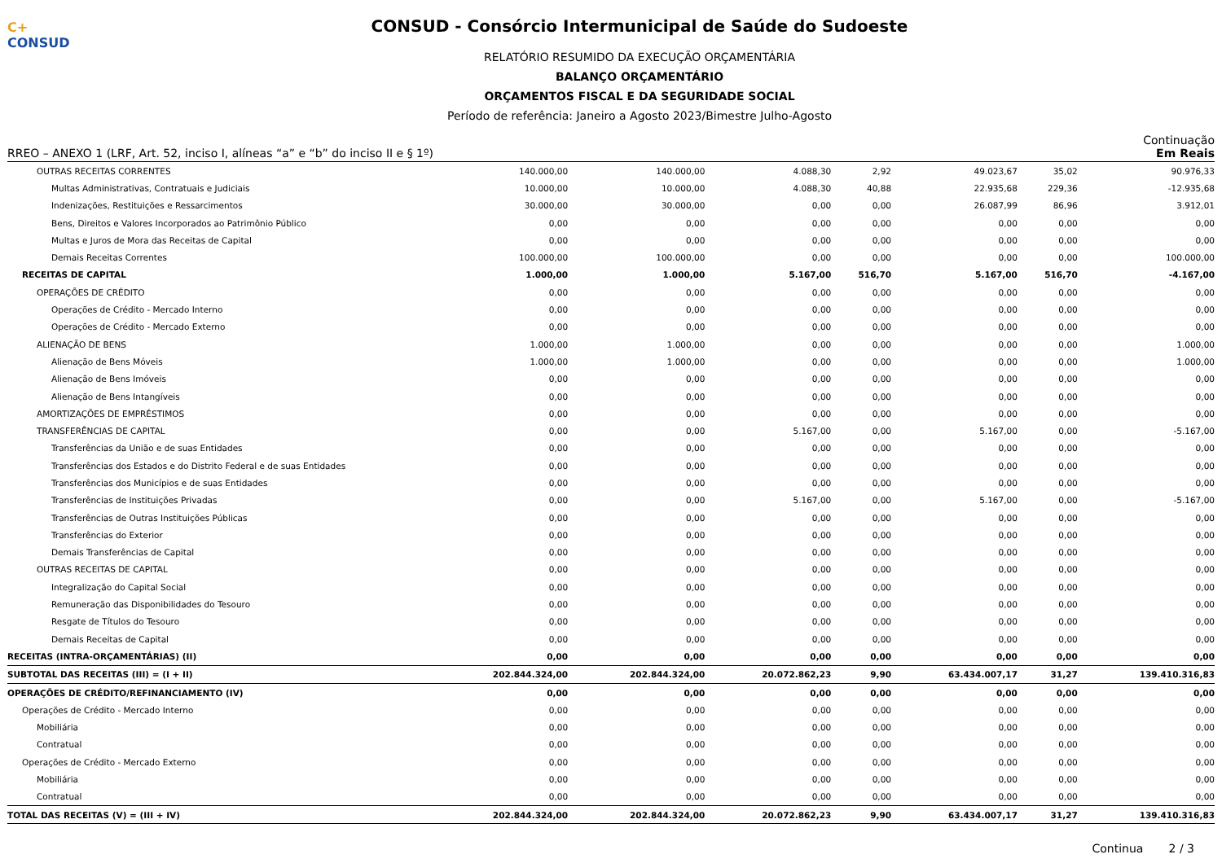C+ CONSUD
CONSUD - Consórcio Intermunicipal de Saúde do Sudoeste
RELATÓRIO RESUMIDO DA EXECUÇÃO ORÇAMENTÁRIA
BALANÇO ORÇAMENTÁRIO
ORÇAMENTOS FISCAL E DA SEGURIDADE SOCIAL
Período de referência: Janeiro a Agosto 2023/Bimestre Julho-Agosto
Continuação
RREO – ANEXO 1 (LRF, Art. 52, inciso I, alíneas “a” e “b” do inciso II e § 1º) Em Reais
| OUTRAS RECEITAS CORRENTES | 140.000,00 | 140.000,00 | 4.088,30 | 2,92 | 49.023,67 | 35,02 | 90.976,33 |
| Multas Administrativas, Contratuais e Judiciais | 10.000,00 | 10.000,00 | 4.088,30 | 40,88 | 22.935,68 | 229,36 | -12.935,68 |
| Indenizações, Restituições e Ressarcimentos | 30.000,00 | 30.000,00 | 0,00 | 0,00 | 26.087,99 | 86,96 | 3.912,01 |
| Bens, Direitos e Valores Incorporados ao Patrimônio Público | 0,00 | 0,00 | 0,00 | 0,00 | 0,00 | 0,00 | 0,00 |
| Multas e Juros de Mora das Receitas de Capital | 0,00 | 0,00 | 0,00 | 0,00 | 0,00 | 0,00 | 0,00 |
| Demais Receitas Correntes | 100.000,00 | 100.000,00 | 0,00 | 0,00 | 0,00 | 0,00 | 100.000,00 |
| RECEITAS DE CAPITAL | 1.000,00 | 1.000,00 | 5.167,00 | 516,70 | 5.167,00 | 516,70 | -4.167,00 |
| OPERAÇÕES DE CRÉDITO | 0,00 | 0,00 | 0,00 | 0,00 | 0,00 | 0,00 | 0,00 |
| Operações de Crédito - Mercado Interno | 0,00 | 0,00 | 0,00 | 0,00 | 0,00 | 0,00 | 0,00 |
| Operações de Crédito - Mercado Externo | 0,00 | 0,00 | 0,00 | 0,00 | 0,00 | 0,00 | 0,00 |
| ALIENAÇÃO DE BENS | 1.000,00 | 1.000,00 | 0,00 | 0,00 | 0,00 | 0,00 | 1.000,00 |
| Alienação de Bens Móveis | 1.000,00 | 1.000,00 | 0,00 | 0,00 | 0,00 | 0,00 | 1.000,00 |
| Alienação de Bens Imóveis | 0,00 | 0,00 | 0,00 | 0,00 | 0,00 | 0,00 | 0,00 |
| Alienação de Bens Intangíveis | 0,00 | 0,00 | 0,00 | 0,00 | 0,00 | 0,00 | 0,00 |
| AMORTIZAÇÕES DE EMPRÉSTIMOS | 0,00 | 0,00 | 0,00 | 0,00 | 0,00 | 0,00 | 0,00 |
| TRANSFERÊNCIAS DE CAPITAL | 0,00 | 0,00 | 5.167,00 | 0,00 | 5.167,00 | 0,00 | -5.167,00 |
| Transferências da União e de suas Entidades | 0,00 | 0,00 | 0,00 | 0,00 | 0,00 | 0,00 | 0,00 |
| Transferências dos Estados e do Distrito Federal e de suas Entidades | 0,00 | 0,00 | 0,00 | 0,00 | 0,00 | 0,00 | 0,00 |
| Transferências dos Municípios e de suas Entidades | 0,00 | 0,00 | 0,00 | 0,00 | 0,00 | 0,00 | 0,00 |
| Transferências de Instituições Privadas | 0,00 | 0,00 | 5.167,00 | 0,00 | 5.167,00 | 0,00 | -5.167,00 |
| Transferências de Outras Instituições Públicas | 0,00 | 0,00 | 0,00 | 0,00 | 0,00 | 0,00 | 0,00 |
| Transferências do Exterior | 0,00 | 0,00 | 0,00 | 0,00 | 0,00 | 0,00 | 0,00 |
| Demais Transferências de Capital | 0,00 | 0,00 | 0,00 | 0,00 | 0,00 | 0,00 | 0,00 |
| OUTRAS RECEITAS DE CAPITAL | 0,00 | 0,00 | 0,00 | 0,00 | 0,00 | 0,00 | 0,00 |
| Integralização do Capital Social | 0,00 | 0,00 | 0,00 | 0,00 | 0,00 | 0,00 | 0,00 |
| Remuneração das Disponibilidades do Tesouro | 0,00 | 0,00 | 0,00 | 0,00 | 0,00 | 0,00 | 0,00 |
| Resgate de Títulos do Tesouro | 0,00 | 0,00 | 0,00 | 0,00 | 0,00 | 0,00 | 0,00 |
| Demais Receitas de Capital | 0,00 | 0,00 | 0,00 | 0,00 | 0,00 | 0,00 | 0,00 |
| RECEITAS (INTRA-ORÇAMENTÁRIAS) (II) | 0,00 | 0,00 | 0,00 | 0,00 | 0,00 | 0,00 | 0,00 |
| SUBTOTAL DAS RECEITAS (III) = (I + II) | 202.844.324,00 | 202.844.324,00 | 20.072.862,23 | 9,90 | 63.434.007,17 | 31,27 | 139.410.316,83 |
| OPERAÇÕES DE CRÉDITO/REFINANCIAMENTO (IV) | 0,00 | 0,00 | 0,00 | 0,00 | 0,00 | 0,00 | 0,00 |
| Operações de Crédito - Mercado Interno | 0,00 | 0,00 | 0,00 | 0,00 | 0,00 | 0,00 | 0,00 |
| Mobiliária | 0,00 | 0,00 | 0,00 | 0,00 | 0,00 | 0,00 | 0,00 |
| Contratual | 0,00 | 0,00 | 0,00 | 0,00 | 0,00 | 0,00 | 0,00 |
| Operações de Crédito - Mercado Externo | 0,00 | 0,00 | 0,00 | 0,00 | 0,00 | 0,00 | 0,00 |
| Mobiliária | 0,00 | 0,00 | 0,00 | 0,00 | 0,00 | 0,00 | 0,00 |
| Contratual | 0,00 | 0,00 | 0,00 | 0,00 | 0,00 | 0,00 | 0,00 |
| TOTAL DAS RECEITAS (V) = (III + IV) | 202.844.324,00 | 202.844.324,00 | 20.072.862,23 | 9,90 | 63.434.007,17 | 31,27 | 139.410.316,83 |
Continua 2 / 3